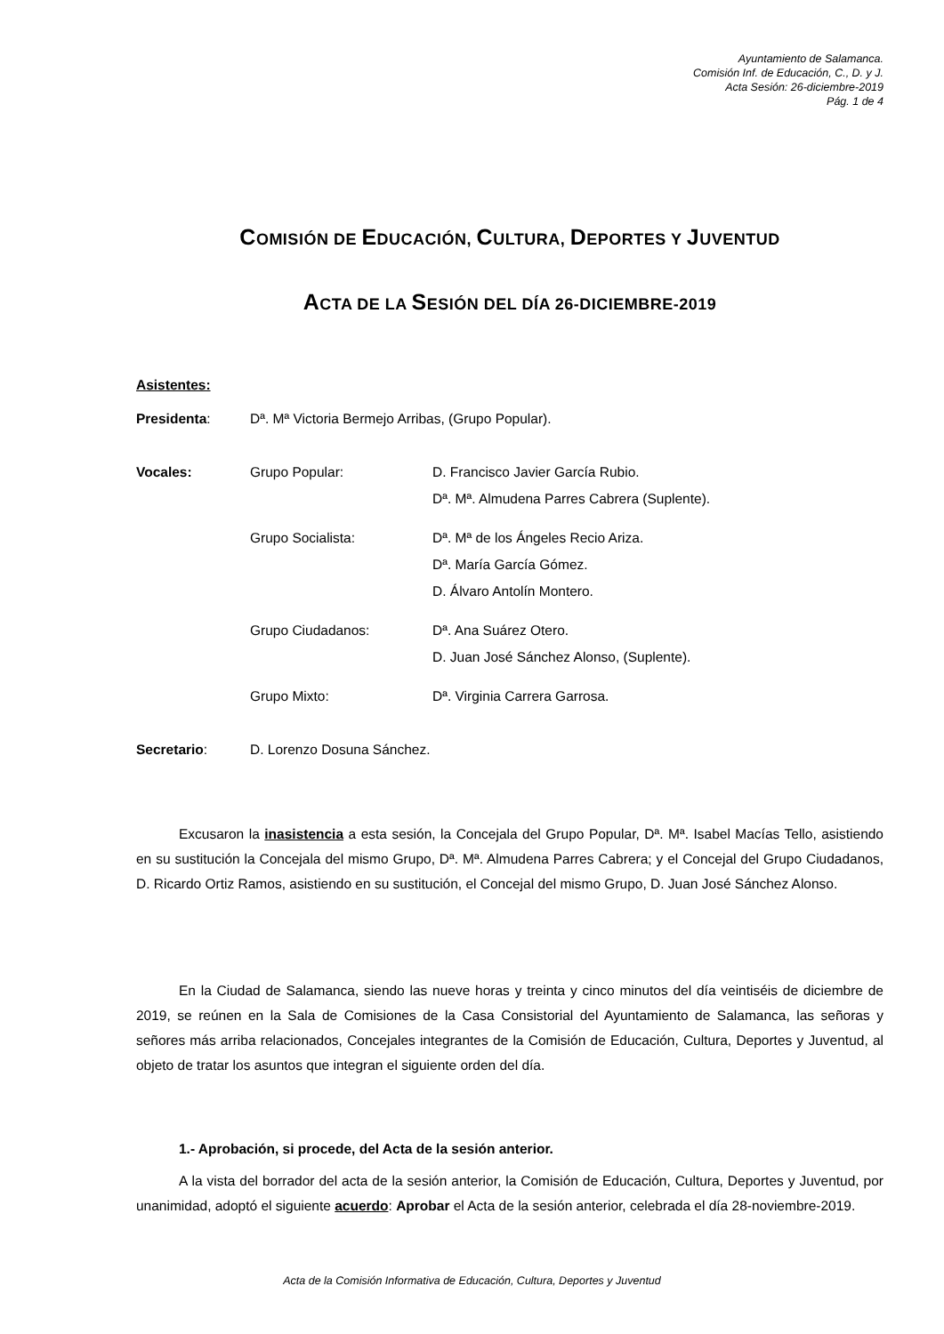Ayuntamiento de Salamanca.
Comisión Inf. de Educación, C., D. y J.
Acta Sesión: 26-diciembre-2019
Pág. 1 de 4
COMISIÓN DE EDUCACIÓN, CULTURA, DEPORTES Y JUVENTUD
ACTA DE LA SESIÓN DEL DÍA 26-DICIEMBRE-2019
Asistentes:
| Presidenta : | Dª. Mª Victoria Bermejo Arribas, (Grupo Popular). | |
| Vocales: | Grupo Popular: | D. Francisco Javier García Rubio. |
| | | Dª. Mª. Almudena Parres Cabrera (Suplente). |
| | Grupo Socialista: | Dª. Mª de los Ángeles Recio Ariza. |
| | | Dª. María García Gómez. |
| | | D. Álvaro Antolín Montero. |
| | Grupo Ciudadanos: | Dª. Ana Suárez Otero. |
| | | D. Juan José Sánchez Alonso, (Suplente). |
| | Grupo Mixto: | Dª. Virginia Carrera Garrosa. |
| Secretario : | D. Lorenzo Dosuna Sánchez. | |
Excusaron la inasistencia a esta sesión, la Concejala del Grupo Popular, Dª. Mª. Isabel Macías Tello, asistiendo en su sustitución la Concejala del mismo Grupo, Dª. Mª. Almudena Parres Cabrera; y el Concejal del Grupo Ciudadanos, D. Ricardo Ortiz Ramos, asistiendo en su sustitución, el Concejal del mismo Grupo, D. Juan José Sánchez Alonso.
En la Ciudad de Salamanca, siendo las nueve horas y treinta y cinco minutos del día veintiséis de diciembre de 2019, se reúnen en la Sala de Comisiones de la Casa Consistorial del Ayuntamiento de Salamanca, las señoras y señores más arriba relacionados, Concejales integrantes de la Comisión de Educación, Cultura, Deportes y Juventud, al objeto de tratar los asuntos que integran el siguiente orden del día.
1.- Aprobación, si procede, del Acta de la sesión anterior.
A la vista del borrador del acta de la sesión anterior, la Comisión de Educación, Cultura, Deportes y Juventud, por unanimidad, adoptó el siguiente acuerdo: Aprobar el Acta de la sesión anterior, celebrada el día 28-noviembre-2019.
Acta de la Comisión Informativa de Educación, Cultura, Deportes y Juventud